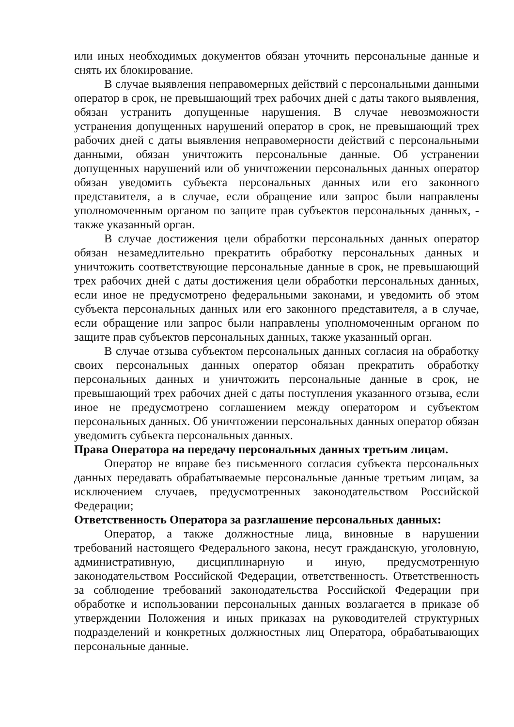или иных необходимых документов обязан уточнить персональные данные и снять их блокирование.
В случае выявления неправомерных действий с персональными данными оператор в срок, не превышающий трех рабочих дней с даты такого выявления, обязан устранить допущенные нарушения. В случае невозможности устранения допущенных нарушений оператор в срок, не превышающий трех рабочих дней с даты выявления неправомерности действий с персональными данными, обязан уничтожить персональные данные. Об устранении допущенных нарушений или об уничтожении персональных данных оператор обязан уведомить субъекта персональных данных или его законного представителя, а в случае, если обращение или запрос были направлены уполномоченным органом по защите прав субъектов персональных данных, - также указанный орган.
В случае достижения цели обработки персональных данных оператор обязан незамедлительно прекратить обработку персональных данных и уничтожить соответствующие персональные данные в срок, не превышающий трех рабочих дней с даты достижения цели обработки персональных данных, если иное не предусмотрено федеральными законами, и уведомить об этом субъекта персональных данных или его законного представителя, а в случае, если обращение или запрос были направлены уполномоченным органом по защите прав субъектов персональных данных, также указанный орган.
В случае отзыва субъектом персональных данных согласия на обработку своих персональных данных оператор обязан прекратить обработку персональных данных и уничтожить персональные данные в срок, не превышающий трех рабочих дней с даты поступления указанного отзыва, если иное не предусмотрено соглашением между оператором и субъектом персональных данных. Об уничтожении персональных данных оператор обязан уведомить субъекта персональных данных.
Права Оператора на передачу персональных данных третьим лицам.
Оператор не вправе без письменного согласия субъекта персональных данных передавать обрабатываемые персональные данные третьим лицам, за исключением случаев, предусмотренных законодательством Российской Федерации;
Ответственность Оператора за разглашение персональных данных:
Оператор, а также должностные лица, виновные в нарушении требований настоящего Федерального закона, несут гражданскую, уголовную, административную, дисциплинарную и иную, предусмотренную законодательством Российской Федерации, ответственность. Ответственность за соблюдение требований законодательства Российской Федерации при обработке и использовании персональных данных возлагается в приказе об утверждении Положения и иных приказах на руководителей структурных подразделений и конкретных должностных лиц Оператора, обрабатывающих персональные данные.